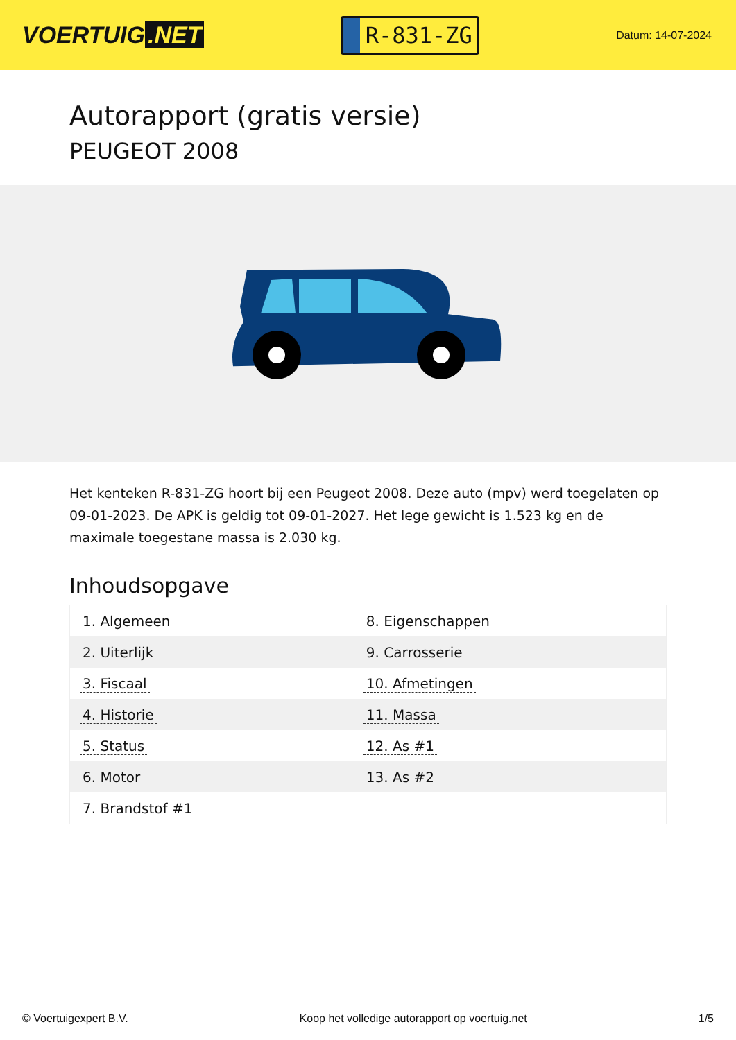VOERTUIG.NET
R-831-ZG
Datum: 14-07-2024
Autorapport (gratis versie)
PEUGEOT 2008
Het kenteken R-831-ZG hoort bij een Peugeot 2008. Deze auto (mpv) werd toegelaten op 09-01-2023. De APK is geldig tot 09-01-2027. Het lege gewicht is 1.523 kg en de maximale toegestane massa is 2.030 kg.
Inhoudsopgave
| 1. Algemeen | 8. Eigenschappen |
| 2. Uiterlijk | 9. Carrosserie |
| 3. Fiscaal | 10. Afmetingen |
| 4. Historie | 11. Massa |
| 5. Status | 12. As #1 |
| 6. Motor | 13. As #2 |
| 7. Brandstof #1 | |
© Voertuigexpert B.V. Koop het volledige autorapport op voertuig.net
1/5